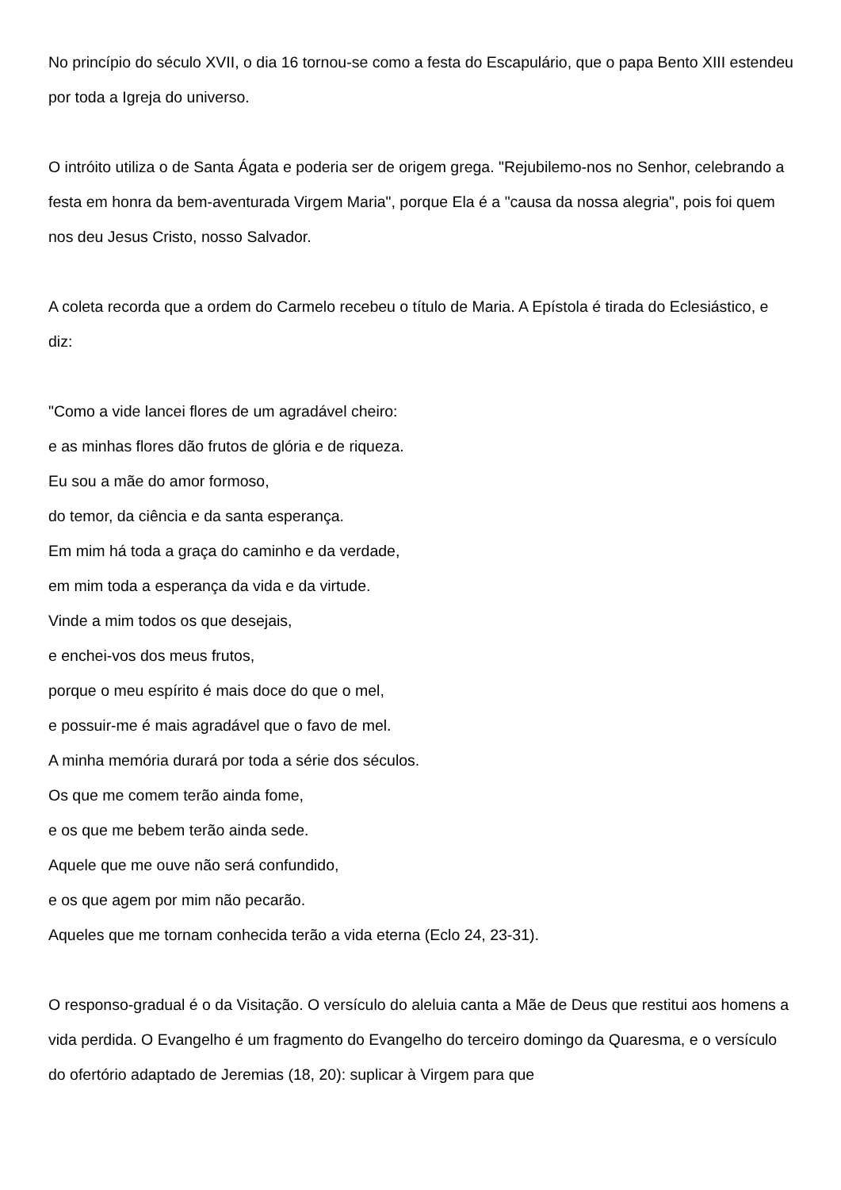No princípio do século XVII, o dia 16 tornou-se como a festa do Escapulário, que o papa Bento XIII estendeu por toda a Igreja do universo.
O intróito utiliza o de Santa Ágata e poderia ser de origem grega. "Rejubilemo-nos no Senhor, celebrando a festa em honra da bem-aventurada Virgem Maria", porque Ela é a "causa da nossa alegria", pois foi quem nos deu Jesus Cristo, nosso Salvador.
A coleta recorda que a ordem do Carmelo recebeu o título de Maria. A Epístola é tirada do Eclesiástico, e diz:
"Como a vide lancei flores de um agradável cheiro:
e as minhas flores dão frutos de glória e de riqueza.
Eu sou a mãe do amor formoso,
do temor, da ciência e da santa esperança.
Em mim há toda a graça do caminho e da verdade,
em mim toda a esperança da vida e da virtude.
Vinde a mim todos os que desejais,
e enchei-vos dos meus frutos,
porque o meu espírito é mais doce do que o mel,
e possuir-me é mais agradável que o favo de mel.
A minha memória durará por toda a série dos séculos.
Os que me comem terão ainda fome,
e os que me bebem terão ainda sede.
Aquele que me ouve não será confundido,
e os que agem por mim não pecarão.
Aqueles que me tornam conhecida terão a vida eterna (Eclo 24, 23-31).
O responso-gradual é o da Visitação. O versículo do aleluia canta a Mãe de Deus que restitui aos homens a vida perdida. O Evangelho é um fragmento do Evangelho do terceiro domingo da Quaresma, e o versículo do ofertório adaptado de Jeremias (18, 20): suplicar à Virgem para que